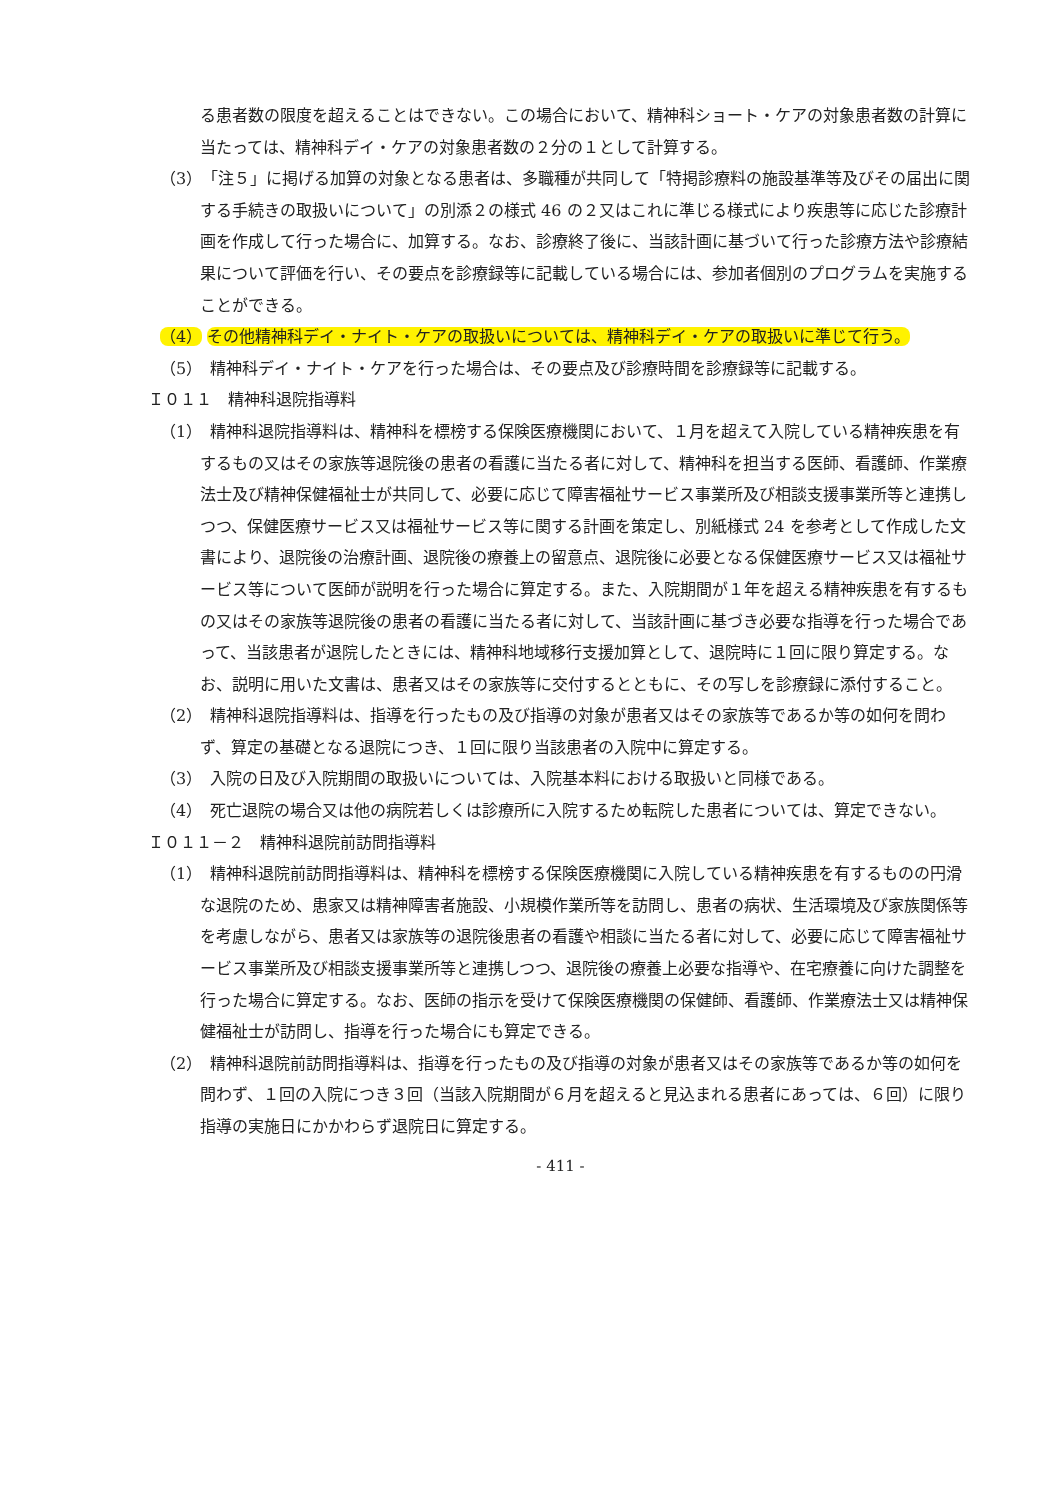る患者数の限度を超えることはできない。この場合において、精神科ショート・ケアの対象患者数の計算に当たっては、精神科デイ・ケアの対象患者数の２分の１として計算する。
（3）　「注５」に掲げる加算の対象となる患者は、多職種が共同して「特掲診療料の施設基準等及びその届出に関する手続きの取扱いについて」の別添２の様式 46 の２又はこれに準じる様式により疾患等に応じた診療計画を作成して行った場合に、加算する。なお、診療終了後に、当該計画に基づいて行った診療方法や診療結果について評価を行い、その要点を診療録等に記載している場合には、参加者個別のプログラムを実施することができる。
（4） その他精神科デイ・ナイト・ケアの取扱いについては、精神科デイ・ケアの取扱いに準じて行う。
（5）　精神科デイ・ナイト・ケアを行った場合は、その要点及び診療時間を診療録等に記載する。
Ｉ０１１　精神科退院指導料
（1）　精神科退院指導料は、精神科を標榜する保険医療機関において、１月を超えて入院している精神疾患を有するもの又はその家族等退院後の患者の看護に当たる者に対して、精神科を担当する医師、看護師、作業療法士及び精神保健福祉士が共同して、必要に応じて障害福祉サービス事業所及び相談支援事業所等と連携しつつ、保健医療サービス又は福祉サービス等に関する計画を策定し、別紙様式 24 を参考として作成した文書により、退院後の治療計画、退院後の療養上の留意点、退院後に必要となる保健医療サービス又は福祉サービス等について医師が説明を行った場合に算定する。また、入院期間が１年を超える精神疾患を有するもの又はその家族等退院後の患者の看護に当たる者に対して、当該計画に基づき必要な指導を行った場合であって、当該患者が退院したときには、精神科地域移行支援加算として、退院時に１回に限り算定する。なお、説明に用いた文書は、患者又はその家族等に交付するとともに、その写しを診療録に添付すること。
（2）　精神科退院指導料は、指導を行ったもの及び指導の対象が患者又はその家族等であるか等の如何を問わず、算定の基礎となる退院につき、１回に限り当該患者の入院中に算定する。
（3）　入院の日及び入院期間の取扱いについては、入院基本料における取扱いと同様である。
（4）　死亡退院の場合又は他の病院若しくは診療所に入院するため転院した患者については、算定できない。
Ｉ０１１－２　精神科退院前訪問指導料
（1）　精神科退院前訪問指導料は、精神科を標榜する保険医療機関に入院している精神疾患を有するものの円滑な退院のため、患家又は精神障害者施設、小規模作業所等を訪問し、患者の病状、生活環境及び家族関係等を考慮しながら、患者又は家族等の退院後患者の看護や相談に当たる者に対して、必要に応じて障害福祉サービス事業所及び相談支援事業所等と連携しつつ、退院後の療養上必要な指導や、在宅療養に向けた調整を行った場合に算定する。なお、医師の指示を受けて保険医療機関の保健師、看護師、作業療法士又は精神保健福祉士が訪問し、指導を行った場合にも算定できる。
（2）　精神科退院前訪問指導料は、指導を行ったもの及び指導の対象が患者又はその家族等であるか等の如何を問わず、１回の入院につき３回（当該入院期間が６月を超えると見込まれる患者にあっては、６回）に限り指導の実施日にかかわらず退院日に算定する。
- 411 -